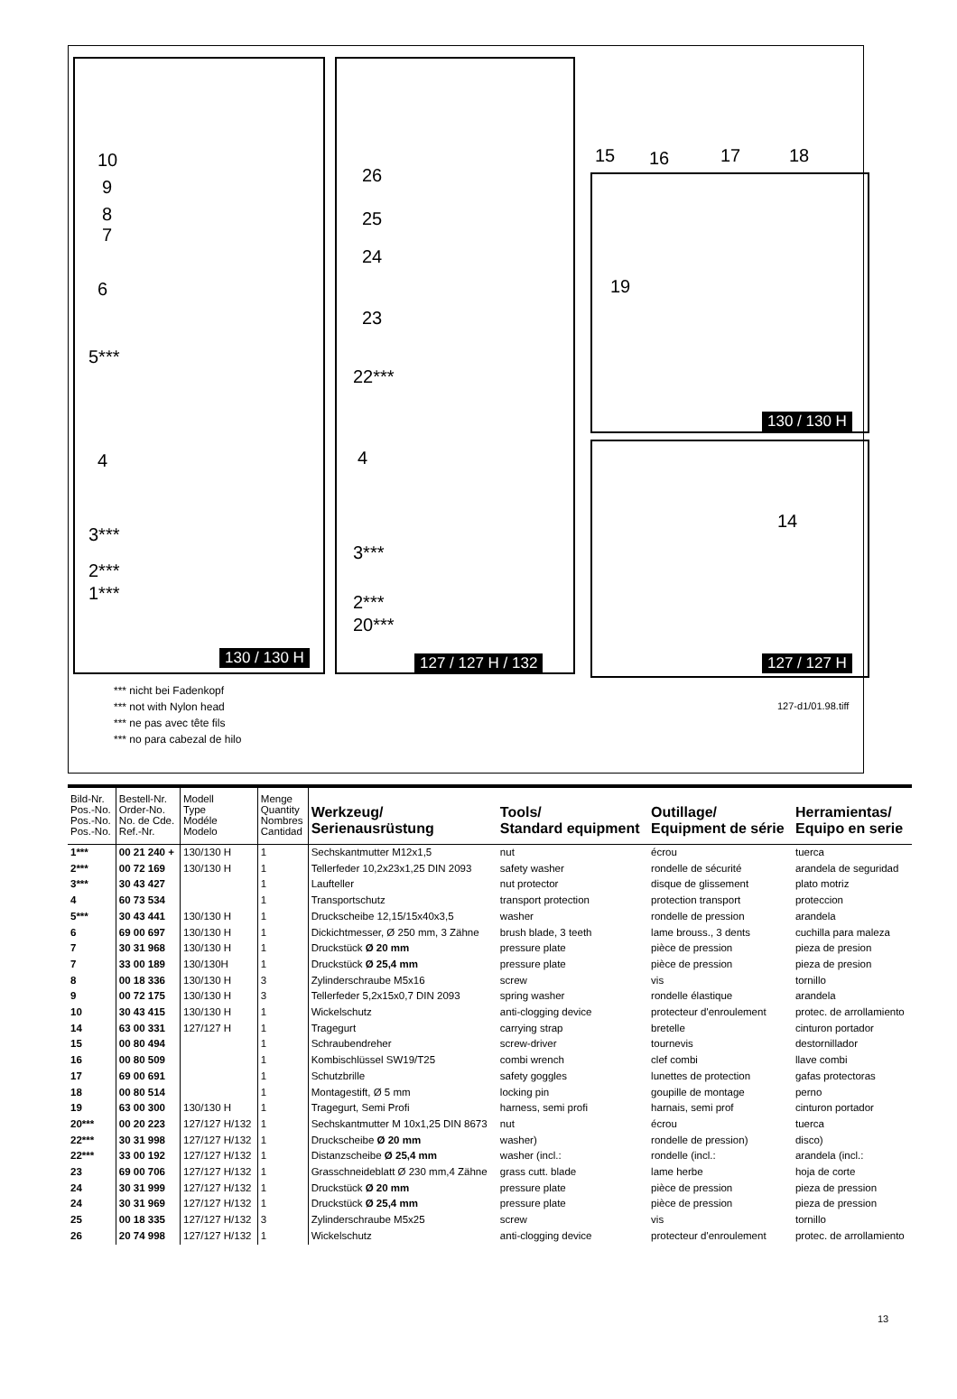10
9
8
7
6
5***
4
3***
2***
1***
130 / 130 H
26
25
24
23
22***
4
3***
2***
20***
127 / 127 H / 132
15 16 17 18
19
130 / 130 H
14
127 / 127 H
*** nicht bei Fadenkopf
*** not with Nylon head
*** ne pas avec tête fils
*** no para cabezal de hilo
127-d1/01.98.tiff
| Bild-Nr. Pos.-No. Pos.-No. Pos.-No. | Bestell-Nr. Order-No. No. de Cde. Ref.-Nr. | Modell Type Modéle Modelo | Menge Quantity Nombres Cantidad | Werkzeug/ Serienausrüstung | Tools/ Standard equipment | Outillage/ Equipment de série | Herramientas/ Equipo en serie |
| --- | --- | --- | --- | --- | --- | --- | --- |
| 1*** | 00 21 240 + | 130/130 H | 1 | Sechskantmutter M12x1,5 | nut | écrou | tuerca |
| 2*** | 00 72 169 | 130/130 H | 1 | Tellerfeder 10,2x23x1,25 DIN 2093 | safety washer | rondelle de sécurité | arandela de seguridad |
| 3*** | 30 43 427 | | 1 | Laufteller | nut protector | disque de glissement | plato motriz |
| 4 | 60 73 534 | | 1 | Transportschutz | transport protection | protection transport | proteccion |
| 5*** | 30 43 441 | 130/130 H | 1 | Druckscheibe 12,15/15x40x3,5 | washer | rondelle de pression | arandela |
| 6 | 69 00 697 | 130/130 H | 1 | Dickichtmesser, Ø 250 mm, 3 Zähne | brush blade, 3 teeth | lame brouss., 3 dents | cuchilla para maleza |
| 7 | 30 31 968 | 130/130 H | 1 | Druckstück Ø 20 mm | pressure plate | pièce de pression | pieza de presion |
| 7 | 33 00 189 | 130/130H | 1 | Druckstück Ø 25,4 mm | pressure plate | pièce de pression | pieza de presion |
| 8 | 00 18 336 | 130/130 H | 3 | Zylinderschraube M5x16 | screw | vis | tornillo |
| 9 | 00 72 175 | 130/130 H | 3 | Tellerfeder 5,2x15x0,7 DIN 2093 | spring washer | rondelle élastique | arandela |
| 10 | 30 43 415 | 130/130 H | 1 | Wickelschutz | anti-clogging device | protecteur d'enroulement | protec. de arrollamiento |
| 14 | 63 00 331 | 127/127 H | 1 | Tragegurt | carrying strap | bretelle | cinturon portador |
| 15 | 00 80 494 | | 1 | Schraubendreher | screw-driver | tournevis | destornillador |
| 16 | 00 80 509 | | 1 | Kombischlüssel SW19/T25 | combi wrench | clef combi | llave combi |
| 17 | 69 00 691 | | 1 | Schutzbrille | safety goggles | lunettes de protection | gafas protectoras |
| 18 | 00 80 514 | | 1 | Montagestift, Ø 5 mm | locking pin | goupille de montage | perno |
| 19 | 63 00 300 | 130/130 H | 1 | Tragegurt, Semi Profi | harness, semi profi | harnais, semi prof | cinturon portador |
| 20*** | 00 20 223 | 127/127 H/132 | 1 | Sechskantmutter M 10x1,25 DIN 8673 | nut | écrou | tuerca |
| 22*** | 30 31 998 | 127/127 H/132 | 1 | Druckscheibe Ø 20 mm | washer) | rondelle de pression) | disco) |
| 22*** | 33 00 192 | 127/127 H/132 | 1 | Distanzscheibe Ø 25,4 mm | washer (incl.: | rondelle (incl.: | arandela (incl.: |
| 23 | 69 00 706 | 127/127 H/132 | 1 | Grasschneideblatt Ø 230 mm,4 Zähne | grass cutt. blade | lame herbe | hoja de corte |
| 24 | 30 31 999 | 127/127 H/132 | 1 | Druckstück Ø 20 mm | pressure plate | pièce de pression | pieza de pression |
| 24 | 30 31 969 | 127/127 H/132 | 1 | Druckstück Ø 25,4 mm | pressure plate | pièce de pression | pieza de pression |
| 25 | 00 18 335 | 127/127 H/132 | 3 | Zylinderschraube M5x25 | screw | vis | tornillo |
| 26 | 20 74 998 | 127/127 H/132 | 1 | Wickelschutz | anti-clogging device | protecteur d'enroulement | protec. de arrollamiento |
13